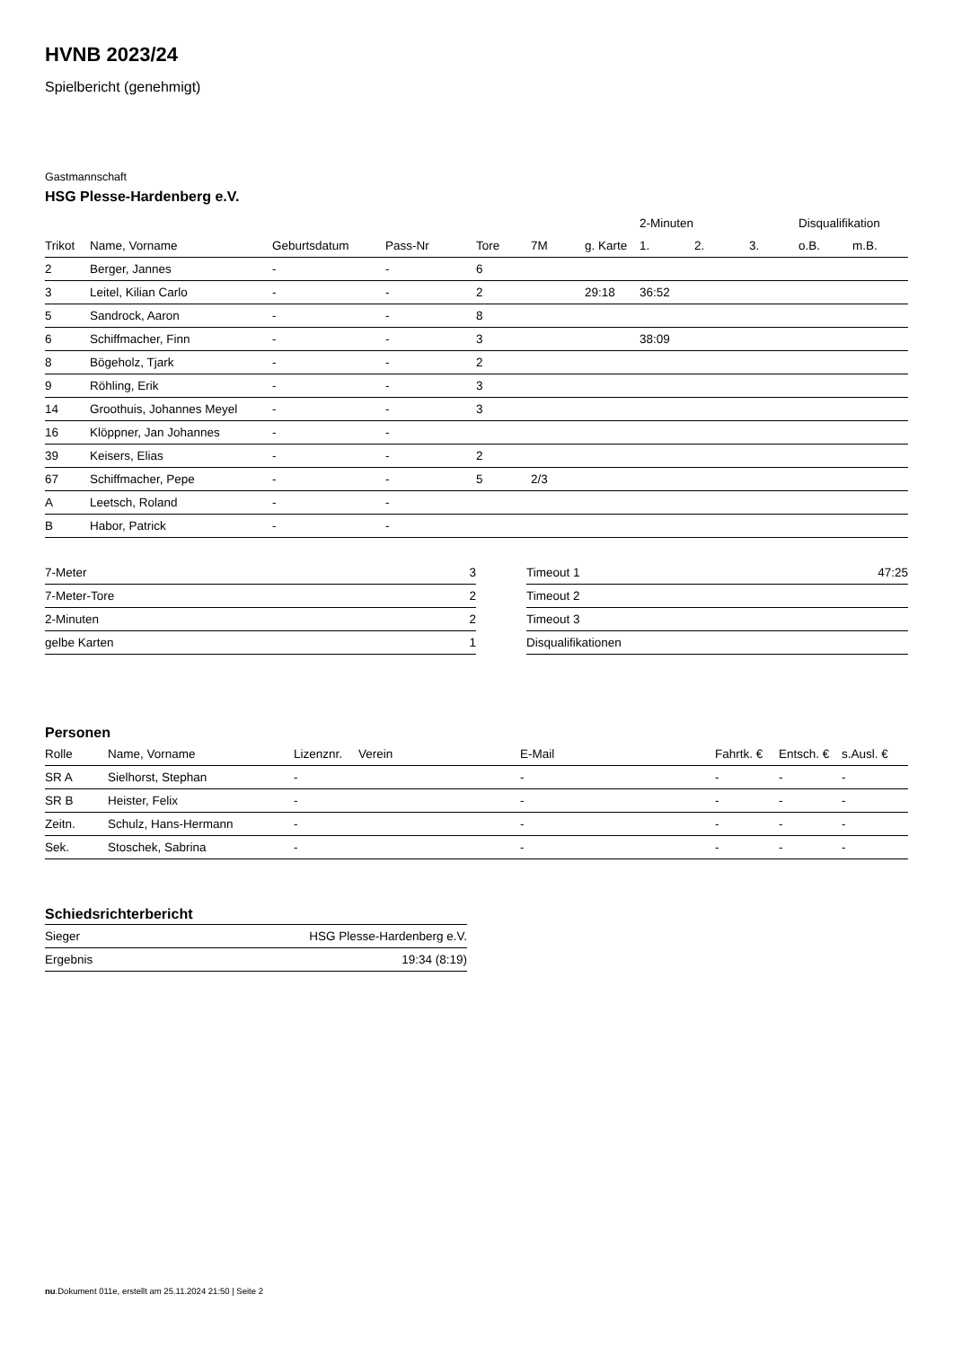HVNB 2023/24
Spielbericht (genehmigt)
Gastmannschaft
HSG Plesse-Hardenberg e.V.
| | | | | | | | 2-Minuten | | | Disqualifikation | |
| Trikot | Name, Vorname | Geburtsdatum | Pass-Nr | Tore | 7M | g. Karte | 1. | 2. | 3. | o.B. | m.B. |
| 2 | Berger, Jannes | - | - | 6 | | | | | | | |
| 3 | Leitel, Kilian Carlo | - | - | 2 | | 29:18 | 36:52 | | | | |
| 5 | Sandrock, Aaron | - | - | 8 | | | | | | | |
| 6 | Schiffmacher, Finn | - | - | 3 | | | 38:09 | | | | |
| 8 | Bögeholz, Tjark | - | - | 2 | | | | | | | |
| 9 | Röhling, Erik | - | - | 3 | | | | | | | |
| 14 | Groothuis, Johannes Meyel | - | - | 3 | | | | | | | |
| 16 | Klöppner, Jan Johannes | - | - | | | | | | | | |
| 39 | Keisers, Elias | - | - | 2 | | | | | | | |
| 67 | Schiffmacher, Pepe | - | - | 5 | 2/3 | | | | | | |
| A | Leetsch, Roland | - | - | | | | | | | | |
| B | Habor, Patrick | - | - | | | | | | | | |
| 7-Meter | 3 |
| 7-Meter-Tore | 2 |
| 2-Minuten | 2 |
| gelbe Karten | 1 |
| Timeout 1 | 47:25 |
| Timeout 2 | |
| Timeout 3 | |
| Disqualifikationen | |
Personen
| Rolle | Name, Vorname | Lizenznr. | Verein | E-Mail | Fahrtk. € | Entsch. € | s.Ausl. € |
| --- | --- | --- | --- | --- | --- | --- | --- |
| SR A | Sielhorst, Stephan | - | | - | - | - | - |
| SR B | Heister, Felix | - | | - | - | - | - |
| Zeitn. | Schulz, Hans-Hermann | - | | - | - | - | - |
| Sek. | Stoschek, Sabrina | - | | - | - | - | - |
Schiedsrichterbericht
| Sieger | HSG Plesse-Hardenberg e.V. |
| Ergebnis | 19:34 (8:19) |
nu.Dokument 011e, erstellt am 25.11.2024 21:50 | Seite 2